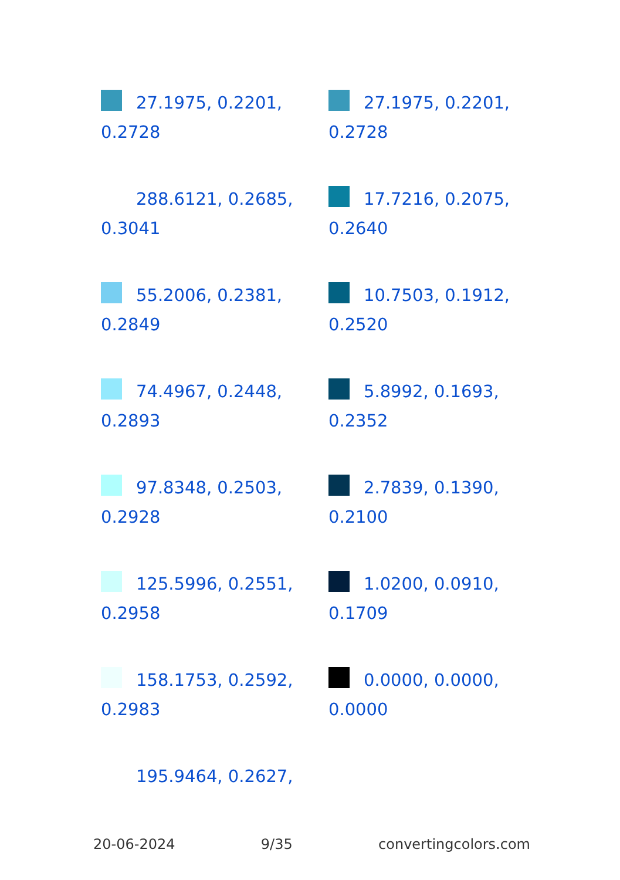27.1975, 0.2201, 0.2728
27.1975, 0.2201, 0.2728
288.6121, 0.2685, 0.3041
17.7216, 0.2075, 0.2640
55.2006, 0.2381, 0.2849
10.7503, 0.1912, 0.2520
74.4967, 0.2448, 0.2893
5.8992, 0.1693, 0.2352
97.8348, 0.2503, 0.2928
2.7839, 0.1390, 0.2100
125.5996, 0.2551, 0.2958
1.0200, 0.0910, 0.1709
158.1753, 0.2592, 0.2983
0.0000, 0.0000, 0.0000
195.9464, 0.2627,
20-06-2024 9/35 convertingcolors.com